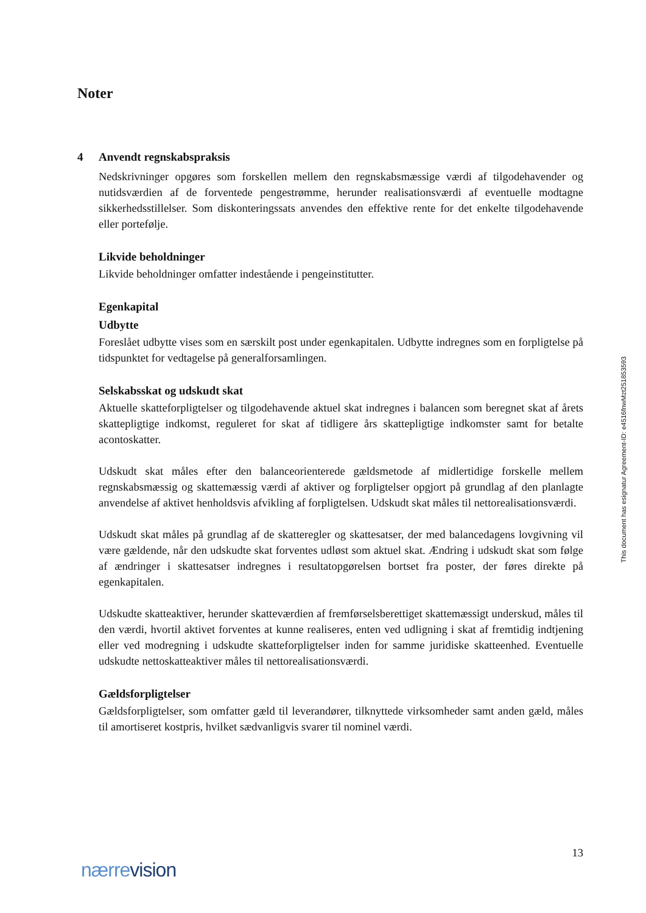Noter
4 Anvendt regnskabspraksis
Nedskrivninger opgøres som forskellen mellem den regnskabsmæssige værdi af tilgodeha­vender og nutidsværdien af de forventede pengestrømme, herunder realisationsværdi af even­tuelle modtagne sikkerhedsstillelser. Som diskonteringssats anvendes den effektive rente for det enkelte tilgodehavende eller portefølje.
Likvide beholdninger
Likvide beholdninger omfatter indestående i pengeinstitutter.
Egenkapital
Udbytte
Foreslået udbytte vises som en særskilt post under egenkapitalen. Udbytte indregnes som en forpligtelse på tidspunktet for vedtagelse på generalforsamlingen.
Selskabsskat og udskudt skat
Aktuelle skatteforpligtelser og tilgodehavende aktuel skat indregnes i balancen som beregnet skat af årets skattepligtige indkomst, reguleret for skat af tidligere års skattepligtige indkom­ster samt for betalte acontoskatter.
Udskudt skat måles efter den balanceorienterede gældsmetode af midlertidige forskelle mel­lem regnskabsmæssig og skattemæssig værdi af aktiver og forpligtelser opgjort på grundlag af den planlagte anvendelse af aktivet henholdsvis afvikling af forpligtelsen. Udskudt skat måles til nettorealisationsværdi.
Udskudt skat måles på grundlag af de skatteregler og skattesatser, der med balancedagens lovgivning vil være gældende, når den udskudte skat forventes udløst som aktuel skat. Æn­dring i udskudt skat som følge af ændringer i skattesatser indregnes i resultatopgørelsen bort­set fra poster, der føres direkte på egenkapitalen.
Udskudte skatteaktiver, herunder skatteværdien af fremførselsberettiget skattemæssigt under­skud, måles til den værdi, hvortil aktivet forventes at kunne realiseres, enten ved udligning i skat af fremtidig indtjening eller ved modregning i udskudte skatteforpligtelser inden for samme juridiske skatteenhed. Eventuelle udskudte nettoskatteaktiver måles til nettorealisa­tionsværdi.
Gældsforpligtelser
Gældsforpligtelser, som omfatter gæld til leverandører, tilknyttede virksomheder samt anden gæld, måles til amortiseret kostpris, hvilket sædvanligvis svarer til nominel værdi.
This document has esignatur Agreement-ID: e4516fnwMzt251853593
13
nærre vision